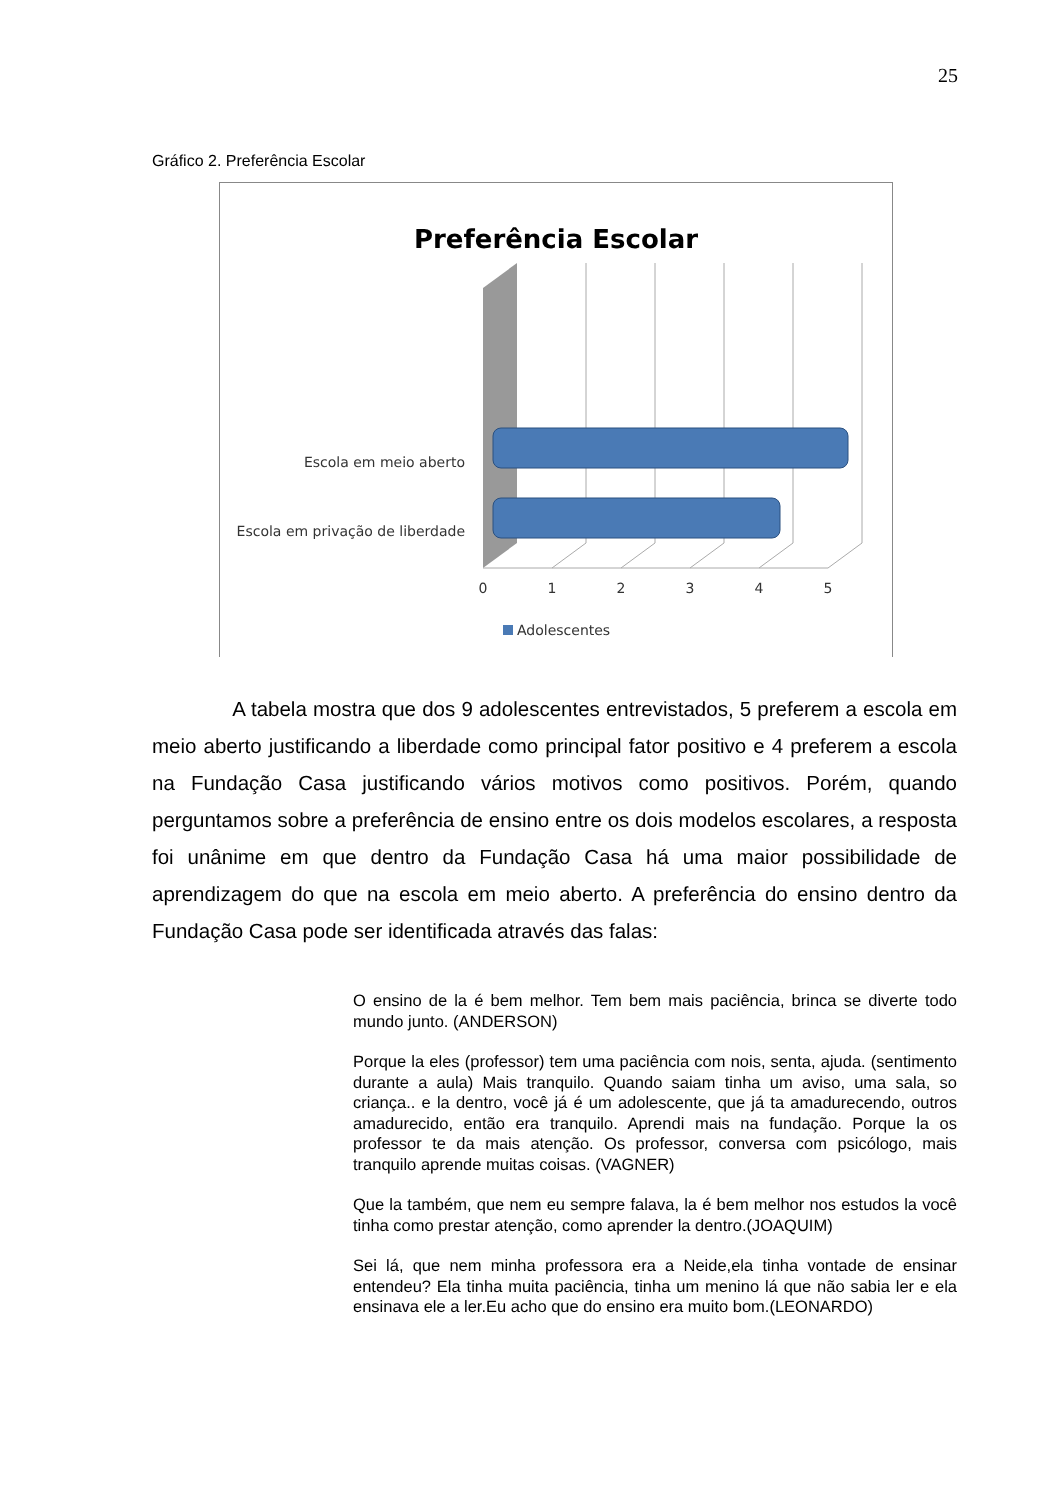25
Gráfico 2. Preferência Escolar
Preferência Escolar
Escola em meio aberto
Escola em privação de liberdade
0
1
2
3
4
5
Adolescentes
A tabela mostra que dos 9 adolescentes entrevistados, 5 preferem a escola em meio aberto justificando a liberdade como principal fator positivo e 4 preferem a escola na Fundação Casa justificando vários motivos como positivos. Porém, quando perguntamos sobre a preferência de ensino entre os dois modelos escolares, a resposta foi unânime em que dentro da Fundação Casa há uma maior possibilidade de aprendizagem do que na escola em meio aberto. A preferência do ensino dentro da Fundação Casa pode ser identificada através das falas:
O ensino de la é bem melhor. Tem bem mais paciência, brinca se diverte todo mundo junto. (ANDERSON)
Porque la eles (professor) tem uma paciência com nois, senta, ajuda. (sentimento durante a aula) Mais tranquilo. Quando saiam tinha um aviso, uma sala, so criança.. e la dentro, você já é um adolescente, que já ta amadurecendo, outros amadurecido, então era tranquilo. Aprendi mais na fundação. Porque la os professor te da mais atenção. Os professor, conversa com psicólogo, mais tranquilo aprende muitas coisas. (VAGNER)
Que la também, que nem eu sempre falava, la é bem melhor nos estudos la você tinha como prestar atenção, como aprender la dentro.(JOAQUIM)
Sei lá, que nem minha professora era a Neide,ela tinha vontade de ensinar entendeu? Ela tinha muita paciência, tinha um menino lá que não sabia ler e ela ensinava ele a ler.Eu acho que do ensino era muito bom.(LEONARDO)